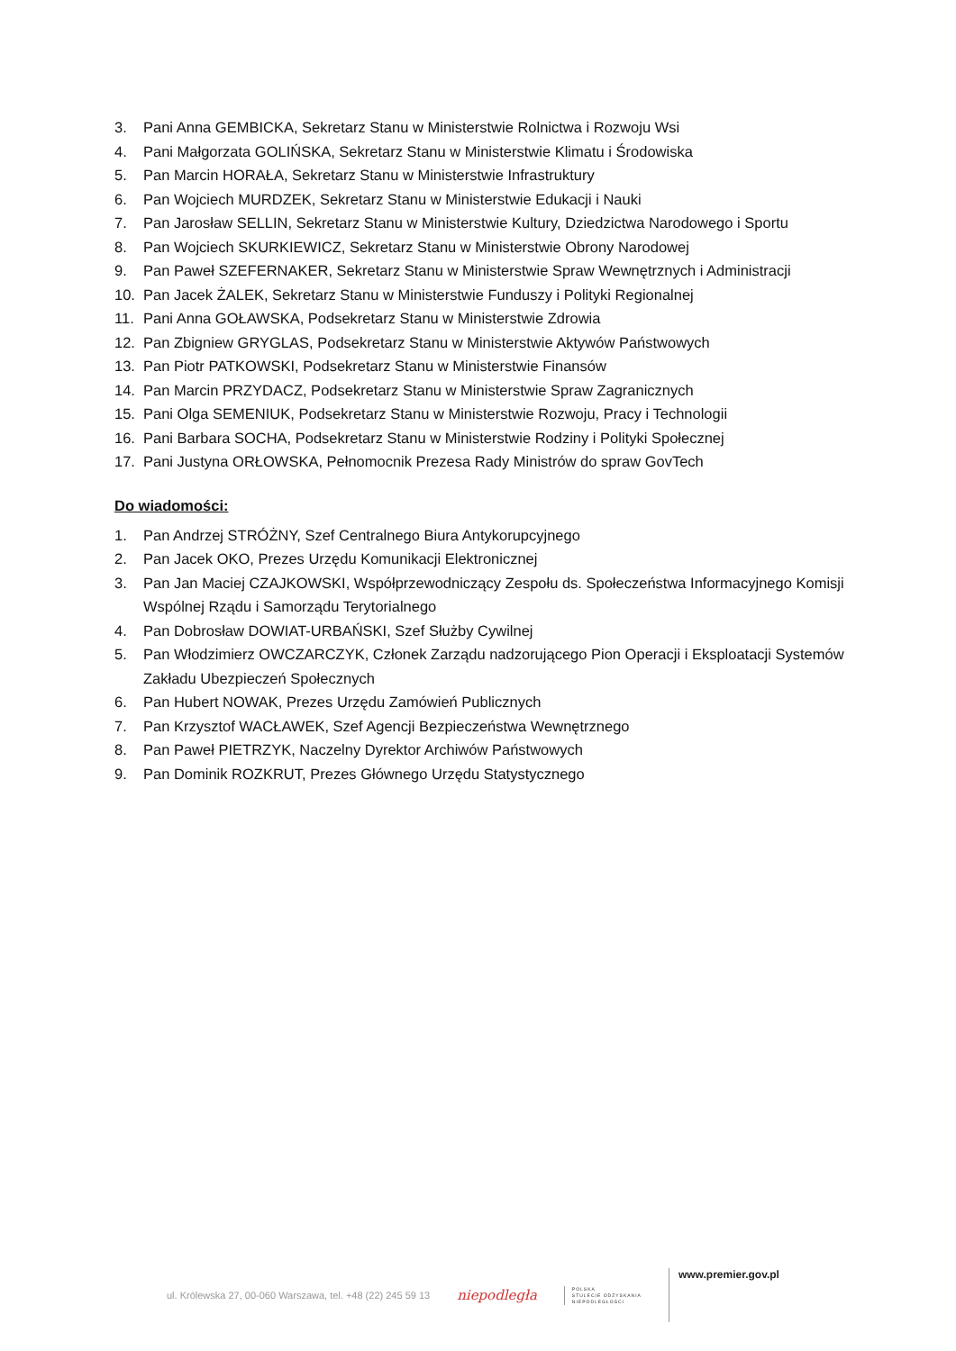3. Pani Anna GEMBICKA, Sekretarz Stanu w Ministerstwie Rolnictwa i Rozwoju Wsi
4. Pani Małgorzata GOLIŃSKA, Sekretarz Stanu w Ministerstwie Klimatu i Środowiska
5. Pan Marcin HORAŁA, Sekretarz Stanu w Ministerstwie Infrastruktury
6. Pan Wojciech MURDZEK, Sekretarz Stanu w Ministerstwie Edukacji i Nauki
7. Pan Jarosław SELLIN, Sekretarz Stanu w Ministerstwie Kultury, Dziedzictwa Narodowego i Sportu
8. Pan Wojciech SKURKIEWICZ, Sekretarz Stanu w Ministerstwie Obrony Narodowej
9. Pan Paweł SZEFERNAKER, Sekretarz Stanu w Ministerstwie Spraw Wewnętrznych i Administracji
10. Pan Jacek ŻALEK, Sekretarz Stanu w Ministerstwie Funduszy i Polityki Regionalnej
11. Pani Anna GOŁAWSKA, Podsekretarz Stanu w Ministerstwie Zdrowia
12. Pan Zbigniew GRYGLAS, Podsekretarz Stanu w Ministerstwie Aktywów Państwowych
13. Pan Piotr PATKOWSKI, Podsekretarz Stanu w Ministerstwie Finansów
14. Pan Marcin PRZYDACZ, Podsekretarz Stanu w Ministerstwie Spraw Zagranicznych
15. Pani Olga SEMENIUK, Podsekretarz Stanu w Ministerstwie Rozwoju, Pracy i Technologii
16. Pani Barbara SOCHA, Podsekretarz Stanu w Ministerstwie Rodziny i Polityki Społecznej
17. Pani Justyna ORŁOWSKA, Pełnomocnik Prezesa Rady Ministrów do spraw GovTech
Do wiadomości:
1. Pan Andrzej STRÓŻNY, Szef Centralnego Biura Antykorupcyjnego
2. Pan Jacek OKO, Prezes Urzędu Komunikacji Elektronicznej
3. Pan Jan Maciej CZAJKOWSKI, Współprzewodniczący Zespołu ds. Społeczeństwa Informacyjnego Komisji Wspólnej Rządu i Samorządu Terytorialnego
4. Pan Dobrosław DOWIAT-URBAŃSKI, Szef Służby Cywilnej
5. Pan Włodzimierz OWCZARCZYK, Członek Zarządu nadzorującego Pion Operacji i Eksploatacji Systemów Zakładu Ubezpieczeń Społecznych
6. Pan Hubert NOWAK, Prezes Urzędu Zamówień Publicznych
7. Pan Krzysztof WACŁAWEK, Szef Agencji Bezpieczeństwa Wewnętrznego
8. Pan Paweł PIETRZYK, Naczelny Dyrektor Archiwów Państwowych
9. Pan Dominik ROZKRUT, Prezes Głównego Urzędu Statystycznego
ul. Królewska 27, 00-060 Warszawa, tel. +48 (22) 245 59 13 niepodległa POLSKA
STULECIE ODZYSKANIA
NIEPODLEGŁOŚCI www.premier.gov.pl